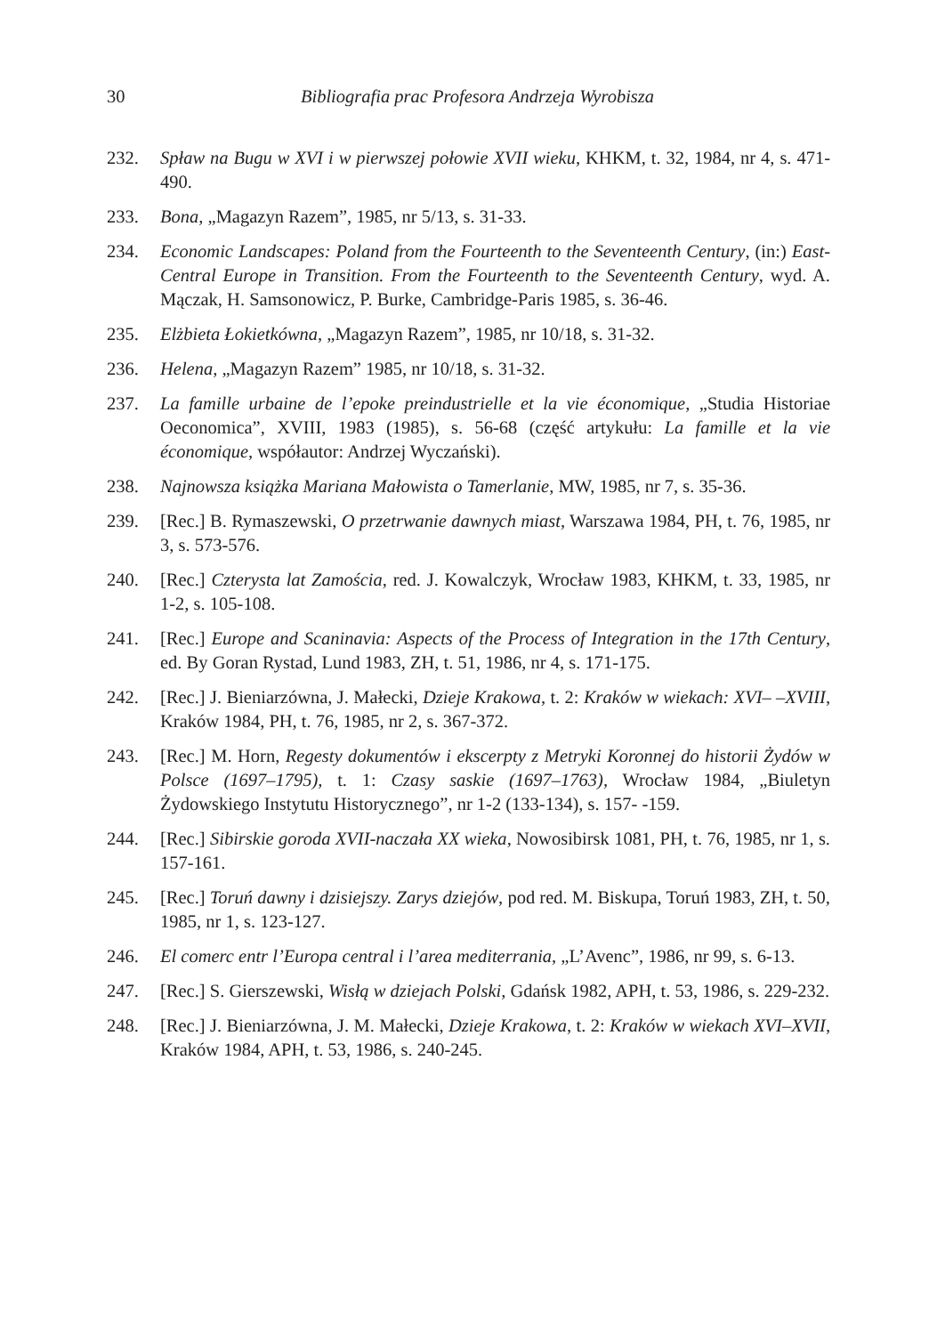30 Bibliografia prac Profesora Andrzeja Wyrobisza
232. Spław na Bugu w XVI i w pierwszej połowie XVII wieku, KHKM, t. 32, 1984, nr 4, s. 471-490.
233. Bona, „Magazyn Razem”, 1985, nr 5/13, s. 31-33.
234. Economic Landscapes: Poland from the Fourteenth to the Seventeenth Century, (in:) East-Central Europe in Transition. From the Fourteenth to the Seventeenth Century, wyd. A. Mączak, H. Samsonowicz, P. Burke, Cambridge-Paris 1985, s. 36-46.
235. Elżbieta Łokietkówna, „Magazyn Razem”, 1985, nr 10/18, s. 31-32.
236. Helena, „Magazyn Razem” 1985, nr 10/18, s. 31-32.
237. La famille urbaine de l’epoke preindustrielle et la vie économique, „Studia Historiae Oeconomica”, XVIII, 1983 (1985), s. 56-68 (część artykułu: La famille et la vie économique, współautor: Andrzej Wyczański).
238. Najnowsza książka Mariana Małowista o Tamerlanie, MW, 1985, nr 7, s. 35-36.
239. [Rec.] B. Rymaszewski, O przetrwanie dawnych miast, Warszawa 1984, PH, t. 76, 1985, nr 3, s. 573-576.
240. [Rec.] Czterysta lat Zamościa, red. J. Kowalczyk, Wrocław 1983, KHKM, t. 33, 1985, nr 1-2, s. 105-108.
241. [Rec.] Europe and Scaninavia: Aspects of the Process of Integration in the 17th Century, ed. By Goran Rystad, Lund 1983, ZH, t. 51, 1986, nr 4, s. 171-175.
242. [Rec.] J. Bieniarzówna, J. Małecki, Dzieje Krakowa, t. 2: Kraków w wiekach: XVI– –XVIII, Kraków 1984, PH, t. 76, 1985, nr 2, s. 367-372.
243. [Rec.] M. Horn, Regesty dokumentów i ekscerpty z Metryki Koronnej do historii Żydów w Polsce (1697–1795), t. 1: Czasy saskie (1697–1763), Wrocław 1984, „Biuletyn Żydowskiego Instytutu Historycznego”, nr 1-2 (133-134), s. 157- -159.
244. [Rec.] Sibirskie goroda XVII-naczała XX wieka, Nowosibirsk 1081, PH, t. 76, 1985, nr 1, s. 157-161.
245. [Rec.] Toruń dawny i dzisiejszy. Zarys dziejów, pod red. M. Biskupa, Toruń 1983, ZH, t. 50, 1985, nr 1, s. 123-127.
246. El comerc entr l’Europa central i l’area mediterrania, „L’Avenc”, 1986, nr 99, s. 6-13.
247. [Rec.] S. Gierszewski, Wisłą w dziejach Polski, Gdańsk 1982, APH, t. 53, 1986, s. 229-232.
248. [Rec.] J. Bieniarzówna, J. M. Małecki, Dzieje Krakowa, t. 2: Kraków w wiekach XVI–XVII, Kraków 1984, APH, t. 53, 1986, s. 240-245.